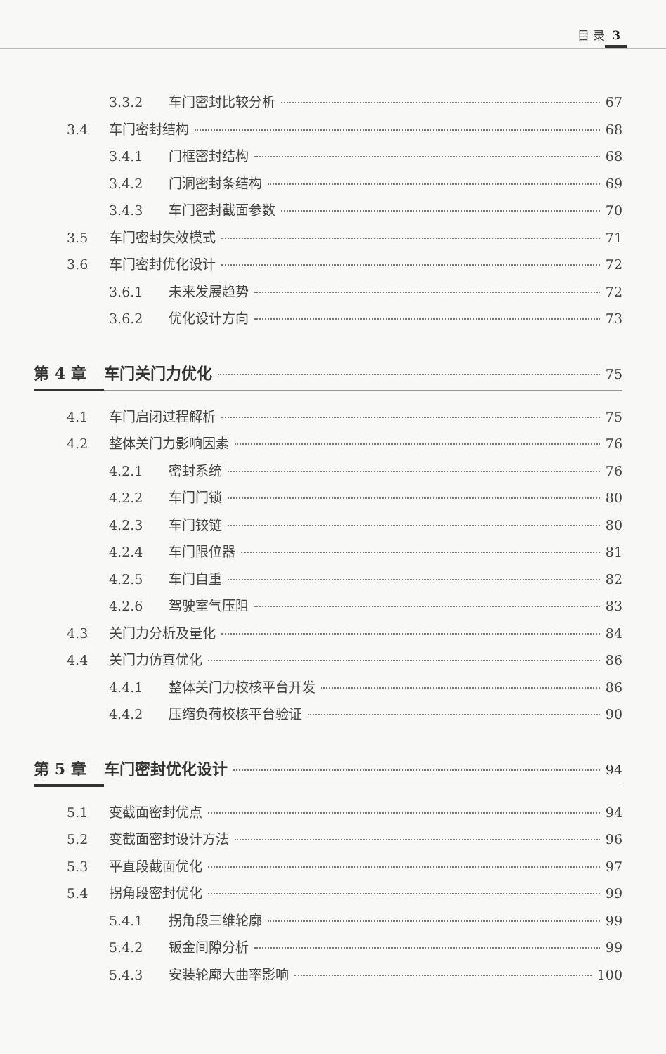目 录 3
3.3.2 车门密封比较分析 67
3.4 车门密封结构 68
3.4.1 门框密封结构 68
3.4.2 门洞密封条结构 69
3.4.3 车门密封截面参数 70
3.5 车门密封失效模式 71
3.6 车门密封优化设计 72
3.6.1 未来发展趋势 72
3.6.2 优化设计方向 73
第 4 章 车门关门力优化 75
4.1 车门启闭过程解析 75
4.2 整体关门力影响因素 76
4.2.1 密封系统 76
4.2.2 车门门锁 80
4.2.3 车门铰链 80
4.2.4 车门限位器 81
4.2.5 车门自重 82
4.2.6 驾驶室气压阻 83
4.3 关门力分析及量化 84
4.4 关门力仿真优化 86
4.4.1 整体关门力校核平台开发 86
4.4.2 压缩负荷校核平台验证 90
第 5 章 车门密封优化设计 94
5.1 变截面密封优点 94
5.2 变截面密封设计方法 96
5.3 平直段截面优化 97
5.4 拐角段密封优化 99
5.4.1 拐角段三维轮廓 99
5.4.2 钣金间隙分析 99
5.4.3 安装轮廓大曲率影响 100